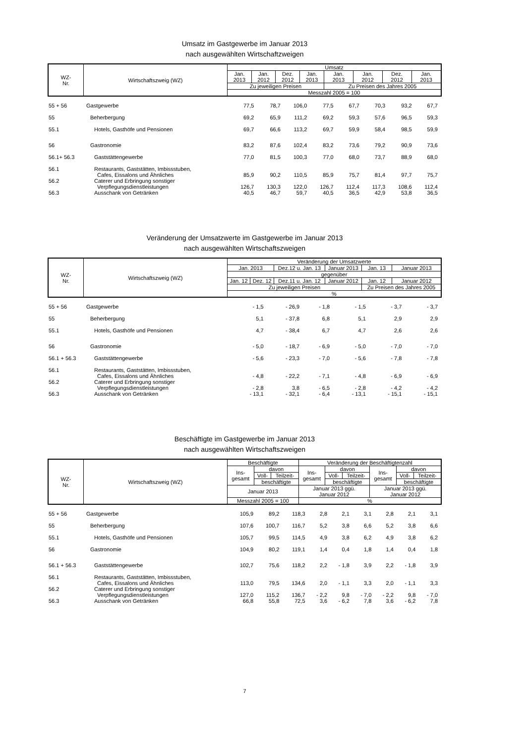Umsatz im Gastgewerbe im Januar 2013
nach ausgewählten Wirtschaftzweigen
| WZ- Nr. | Wirtschaftszweig (WZ) | Umsatz | | | | | | | |
| --- | --- | --- | --- | --- | --- | --- | --- | --- | --- |
| | | Jan. 2013 | Jan. 2012 | Dez. 2012 | Jan. 2013 | Jan. 2013 | Jan. 2012 | Dez. 2012 | Jan. 2013 |
| | | Zu jeweiligen Preisen | | | | Zu Preisen des Jahres 2005 | | | |
| | | Messzahl 2005 = 100 | | | | | | | |
| 55 + 56 | Gastgewerbe | 77,5 | 78,7 | 106,0 | 77,5 | 67,7 | 70,3 | 93,2 | 67,7 |
| 55 | Beherbergung | 69,2 | 65,9 | 111,2 | 69,2 | 59,3 | 57,6 | 96,5 | 59,3 |
| 55.1 | Hotels, Gasthöfe und Pensionen | 69,7 | 66,6 | 113,2 | 69,7 | 59,9 | 58,4 | 98,5 | 59,9 |
| 56 | Gastronomie | 83,2 | 87,6 | 102,4 | 83,2 | 73,6 | 79,2 | 90,9 | 73,6 |
| 56.1+ 56.3 | Gaststättengewerbe | 77,0 | 81,5 | 100,3 | 77,0 | 68,0 | 73,7 | 88,9 | 68,0 |
| 56.1 | Restaurants, Gaststätten, Imbissstuben, Cafes, Eissalons und Ähnliches | 85,9 | 90,2 | 110,5 | 85,9 | 75,7 | 81,4 | 97,7 | 75,7 |
| 56.2 | Caterer und Erbringung sonstiger Verpflegungsdienstleistungen | 126,7 | 130,3 | 122,0 | 126,7 | 112,4 | 117,3 | 108,6 | 112,4 |
| 56.3 | Ausschank von Getränken | 40,5 | 46,7 | 59,7 | 40,5 | 36,5 | 42,9 | 53,8 | 36,5 |
Veränderung der Umsatzwerte im Gastgewerbe im Januar 2013
nach ausgewählten Wirtschaftszweigen
| WZ- Nr. | Wirtschaftszweig (WZ) | Veränderung der Umsatzwerte | | | | | |
| --- | --- | --- | --- | --- | --- | --- | --- |
| | | Jan. 2013 | | Dez.12 u. Jan. 13 | Januar 2013 | Jan. 13 | Januar 2013 |
| | | gegenüber | | | | | |
| | | Jan. 12 | Dez. 12 | Dez.11 u. Jan. 12 | Januar 2012 | Jan. 12 | Januar 2012 |
| | | Zu jeweiligen Preisen | | | | Zu Preisen des Jahres 2005 | |
| | | % | | | | | |
| 55 + 56 | Gastgewerbe | - 1,5 | - 26,9 | - 1,8 | - 1,5 | - 3,7 | - 3,7 |
| 55 | Beherbergung | 5,1 | - 37,8 | 6,8 | 5,1 | 2,9 | 2,9 |
| 55.1 | Hotels, Gasthöfe und Pensionen | 4,7 | - 38,4 | 6,7 | 4,7 | 2,6 | 2,6 |
| 56 | Gastronomie | - 5,0 | - 18,7 | - 6,9 | - 5,0 | - 7,0 | - 7,0 |
| 56.1 + 56.3 | Gaststättengewerbe | - 5,6 | - 23,3 | - 7,0 | - 5,6 | - 7,8 | - 7,8 |
| 56.1 | Restaurants, Gaststätten, Imbissstuben, Cafes, Eissalons und Ähnliches | - 4,8 | - 22,2 | - 7,1 | - 4,8 | - 6,9 | - 6,9 |
| 56.2 | Caterer und Erbringung sonstiger Verpflegungsdienstleistungen | - 2,8 | 3,8 | - 6,5 | - 2,8 | - 4,2 | - 4,2 |
| 56.3 | Ausschank von Getränken | - 13,1 | - 32,1 | - 6,4 | - 13,1 | - 15,1 | - 15,1 |
Beschäftigte im Gastgewerbe im Januar 2013
nach ausgewählten Wirtschaftszweigen
| WZ- Nr. | Wirtschaftszweig (WZ) | Beschäftigte | | | Veränderung der Beschäftigtenzahl | | | | | |
| --- | --- | --- | --- | --- | --- | --- | --- | --- | --- | --- |
| | | Ins- gesamt | davon | | Ins- gesamt | davon | | Ins- gesamt | davon | |
| | | | Voll- | Teilzeit- | | Voll- | Teilzeit- | | Voll- | Teilzeit- |
| | | | beschäftigte | | | beschäftigte | | | beschäftigte | |
| | | Januar 2013 | | | Januar 2013 ggü. Januar 2012 | | | Januar 2013 ggü. Januar 2012 | | |
| | | Messzahl 2005 = 100 | | | % | | | | | |
| 55 + 56 | Gastgewerbe | 105,9 | 89,2 | 118,3 | 2,8 | 2,1 | 3,1 | 2,8 | 2,1 | 3,1 |
| 55 | Beherbergung | 107,6 | 100,7 | 116,7 | 5,2 | 3,8 | 6,6 | 5,2 | 3,8 | 6,6 |
| 55.1 | Hotels, Gasthöfe und Pensionen | 105,7 | 99,5 | 114,5 | 4,9 | 3,8 | 6,2 | 4,9 | 3,8 | 6,2 |
| 56 | Gastronomie | 104,9 | 80,2 | 119,1 | 1,4 | 0,4 | 1,8 | 1,4 | 0,4 | 1,8 |
| 56.1 + 56.3 | Gaststättengewerbe | 102,7 | 75,6 | 118,2 | 2,2 | - 1,8 | 3,9 | 2,2 | - 1,8 | 3,9 |
| 56.1 | Restaurants, Gaststätten, Imbissstuben, Cafes, Eissalons und Ähnliches | 113,0 | 79,5 | 134,6 | 2,0 | - 1,1 | 3,3 | 2,0 | - 1,1 | 3,3 |
| 56.2 | Caterer und Erbringung sonstiger Verpflegungsdienstleistungen | 127,0 | 115,2 | 136,7 | - 2,2 | 9,8 | - 7,0 | - 2,2 | 9,8 | - 7,0 |
| 56.3 | Ausschank von Getränken | 66,8 | 55,8 | 72,5 | 3,6 | - 6,2 | 7,8 | 3,6 | - 6,2 | 7,8 |
7